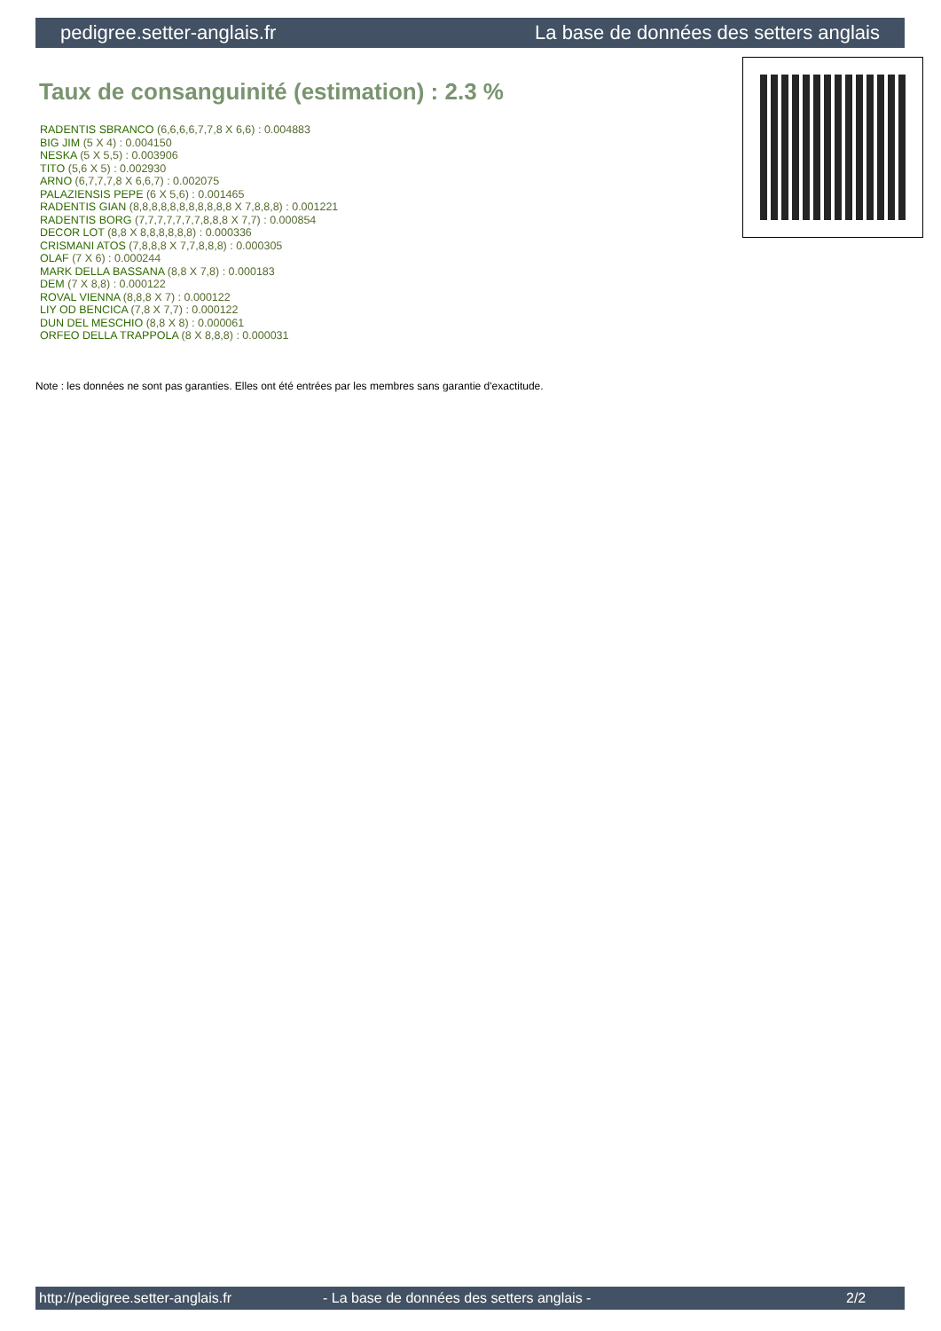pedigree.setter-anglais.fr La base de données des setters anglais
Taux de consanguinité (estimation) : 2.3 %
RADENTIS SBRANCO (6,6,6,6,7,7,8 X 6,6) : 0.004883
BIG JIM (5 X 4) : 0.004150
NESKA (5 X 5,5) : 0.003906
TITO (5,6 X 5) : 0.002930
ARNO (6,7,7,7,8 X 6,6,7) : 0.002075
PALAZIENSIS PEPE (6 X 5,6) : 0.001465
RADENTIS GIAN (8,8,8,8,8,8,8,8,8,8,8 X 7,8,8,8) : 0.001221
RADENTIS BORG (7,7,7,7,7,7,7,8,8,8 X 7,7) : 0.000854
DECOR LOT (8,8 X 8,8,8,8,8,8) : 0.000336
CRISMANI ATOS (7,8,8,8 X 7,7,8,8,8) : 0.000305
OLAF (7 X 6) : 0.000244
MARK DELLA BASSANA (8,8 X 7,8) : 0.000183
DEM (7 X 8,8) : 0.000122
ROVAL VIENNA (8,8,8 X 7) : 0.000122
LIY OD BENCICA (7,8 X 7,7) : 0.000122
DUN DEL MESCHIO (8,8 X 8) : 0.000061
ORFEO DELLA TRAPPOLA (8 X 8,8,8) : 0.000031
Note : les données ne sont pas garanties. Elles ont été entrées par les membres sans garantie d'exactitude.
http://pedigree.setter-anglais.fr - La base de données des setters anglais - 2/2